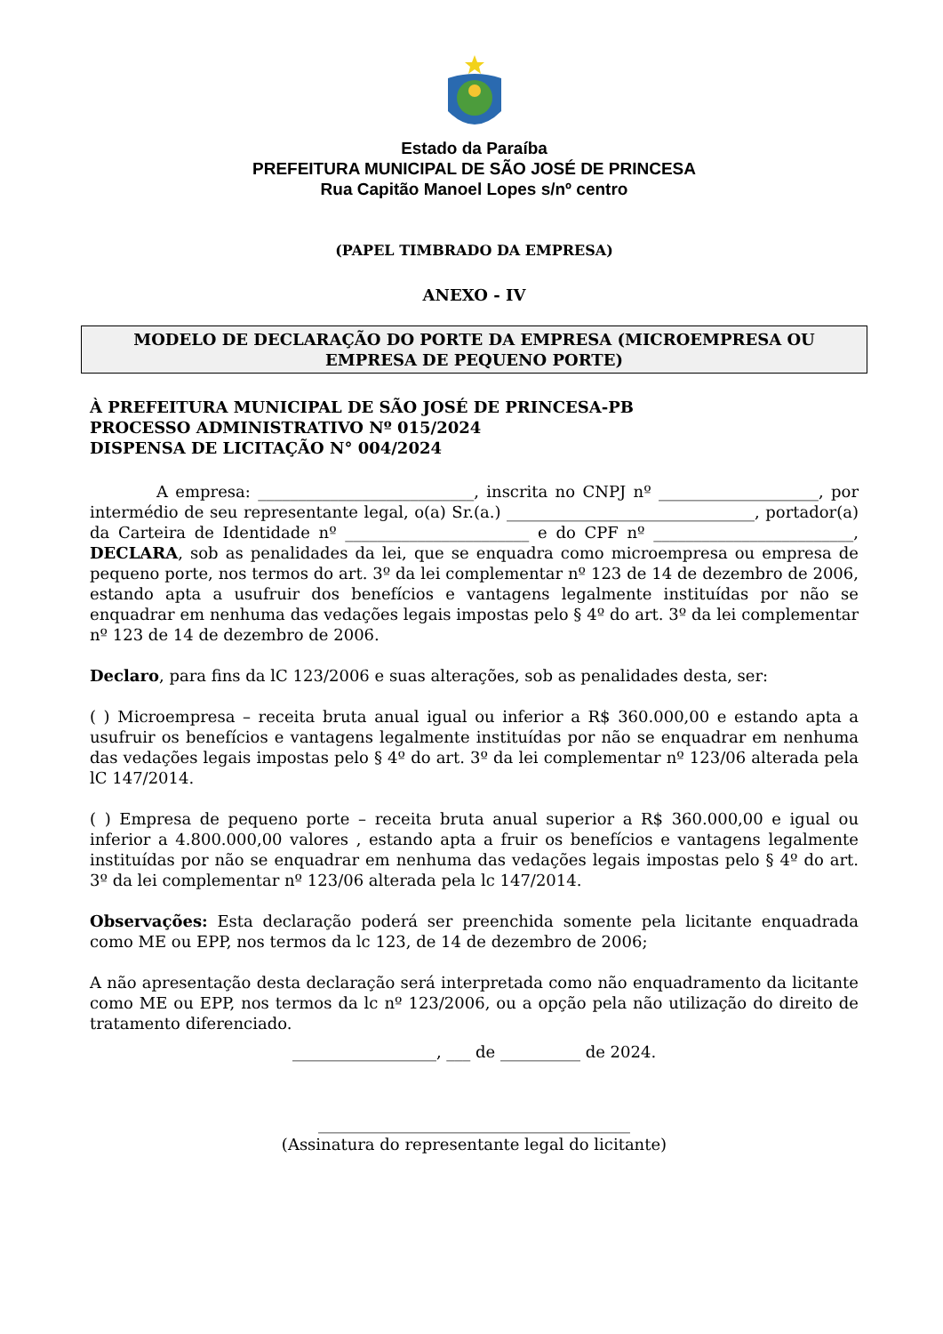Estado da Paraíba
PREFEITURA MUNICIPAL DE SÃO JOSÉ DE PRINCESA
Rua Capitão Manoel Lopes s/nº centro
(PAPEL TIMBRADO DA EMPRESA)
ANEXO - IV
MODELO DE DECLARAÇÃO DO PORTE DA EMPRESA (MICROEMPRESA OU EMPRESA DE PEQUENO PORTE)
À PREFEITURA MUNICIPAL DE SÃO JOSÉ DE PRINCESA-PB
PROCESSO ADMINISTRATIVO Nº 015/2024
DISPENSA DE LICITAÇÃO N° 004/2024
A empresa: ___________________________, inscrita no CNPJ nº ____________________, por intermédio de seu representante legal, o(a) Sr.(a.) _______________________________, portador(a) da Carteira de Identidade nº _______________________ e do CPF nº _________________________, DECLARA, sob as penalidades da lei, que se enquadra como microempresa ou empresa de pequeno porte, nos termos do art. 3º da lei complementar nº 123 de 14 de dezembro de 2006, estando apta a usufruir dos benefícios e vantagens legalmente instituídas por não se enquadrar em nenhuma das vedações legais impostas pelo § 4º do art. 3º da lei complementar nº 123 de 14 de dezembro de 2006.
Declaro, para fins da lC 123/2006 e suas alterações, sob as penalidades desta, ser:
( ) Microempresa – receita bruta anual igual ou inferior a R$ 360.000,00 e estando apta a usufruir os benefícios e vantagens legalmente instituídas por não se enquadrar em nenhuma das vedações legais impostas pelo § 4º do art. 3º da lei complementar nº 123/06 alterada pela lC 147/2014.
( ) Empresa de pequeno porte – receita bruta anual superior a R$ 360.000,00 e igual ou inferior a 4.800.000,00 valores , estando apta a fruir os benefícios e vantagens legalmente instituídas por não se enquadrar em nenhuma das vedações legais impostas pelo § 4º do art. 3º da lei complementar nº 123/06 alterada pela lc 147/2014.
Observações: Esta declaração poderá ser preenchida somente pela licitante enquadrada como ME ou EPP, nos termos da lc 123, de 14 de dezembro de 2006;
A não apresentação desta declaração será interpretada como não enquadramento da licitante como ME ou EPP, nos termos da lc nº 123/2006, ou a opção pela não utilização do direito de tratamento diferenciado.
__________________, ___ de __________ de 2024.
_______________________________________
(Assinatura do representante legal do licitante)